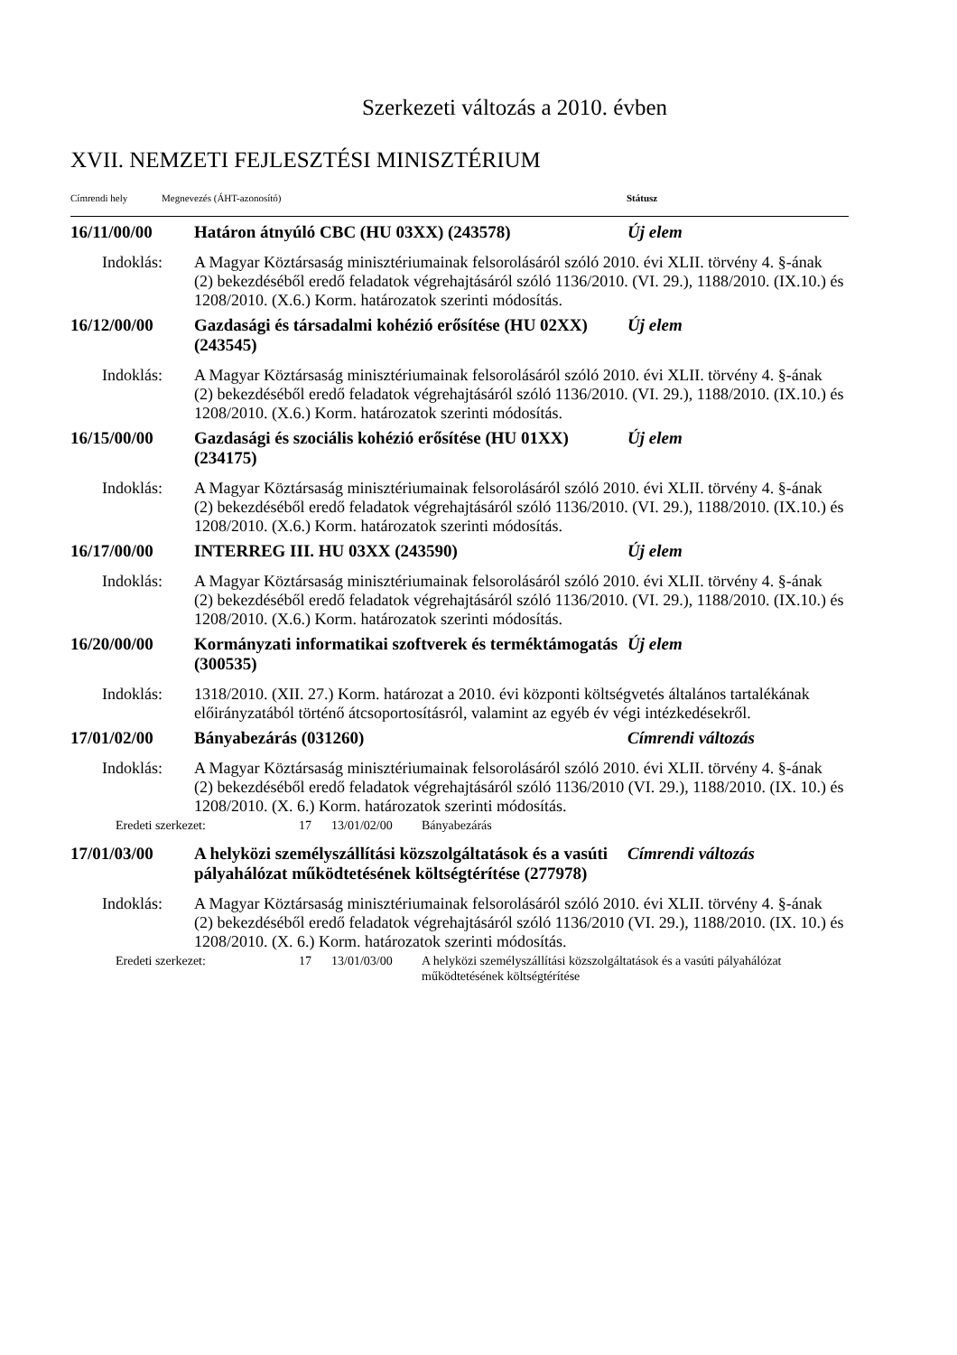Szerkezeti változás a 2010. évben
XVII. NEMZETI FEJLESZTÉSI MINISZTÉRIUM
Címrendi hely Megnevezés (ÁHT-azonosító) Státusz
16/11/00/00 Határon átnyúló CBC (HU 03XX) (243578) Új elem
Indoklás: A Magyar Köztársaság minisztériumainak felsorolásáról szóló 2010. évi XLII. törvény 4. §-ának (2) bekezdéséből eredő feladatok végrehajtásáról szóló 1136/2010. (VI. 29.), 1188/2010. (IX.10.) és 1208/2010. (X.6.) Korm. határozatok szerinti módosítás.
16/12/00/00 Gazdasági és társadalmi kohézió erősítése (HU 02XX) (243545) Új elem
Indoklás: A Magyar Köztársaság minisztériumainak felsorolásáról szóló 2010. évi XLII. törvény 4. §-ának (2) bekezdéséből eredő feladatok végrehajtásáról szóló 1136/2010. (VI. 29.), 1188/2010. (IX.10.) és 1208/2010. (X.6.) Korm. határozatok szerinti módosítás.
16/15/00/00 Gazdasági és szociális kohézió erősítése (HU 01XX) (234175) Új elem
Indoklás: A Magyar Köztársaság minisztériumainak felsorolásáról szóló 2010. évi XLII. törvény 4. §-ának (2) bekezdéséből eredő feladatok végrehajtásáról szóló 1136/2010. (VI. 29.), 1188/2010. (IX.10.) és 1208/2010. (X.6.) Korm. határozatok szerinti módosítás.
16/17/00/00 INTERREG III. HU 03XX (243590) Új elem
Indoklás: A Magyar Köztársaság minisztériumainak felsorolásáról szóló 2010. évi XLII. törvény 4. §-ának (2) bekezdéséből eredő feladatok végrehajtásáról szóló 1136/2010. (VI. 29.), 1188/2010. (IX.10.) és 1208/2010. (X.6.) Korm. határozatok szerinti módosítás.
16/20/00/00 Kormányzati informatikai szoftverek és terméktámogatás (300535) Új elem
Indoklás: 1318/2010. (XII. 27.) Korm. határozat a 2010. évi központi költségvetés általános tartalékának előirányzatából történő átcsoportosításról, valamint az egyéb év végi intézkedésekről.
17/01/02/00 Bányabezárás (031260) Címrendi változás
Indoklás: A Magyar Köztársaság minisztériumainak felsorolásáról szóló 2010. évi XLII. törvény 4. §-ának (2) bekezdéséből eredő feladatok végrehajtásáról szóló 1136/2010 (VI. 29.), 1188/2010. (IX. 10.) és 1208/2010. (X. 6.) Korm. határozatok szerinti módosítás.
Eredeti szerkezet: 17 13/01/02/00 Bányabezárás
17/01/03/00 A helyközi személyszállítási közszolgáltatások és a vasúti pályahálózat működtetésének költségtérítése (277978) Címrendi változás
Indoklás: A Magyar Köztársaság minisztériumainak felsorolásáról szóló 2010. évi XLII. törvény 4. §-ának (2) bekezdéséből eredő feladatok végrehajtásáról szóló 1136/2010 (VI. 29.), 1188/2010. (IX. 10.) és 1208/2010. (X. 6.) Korm. határozatok szerinti módosítás.
Eredeti szerkezet: 17 13/01/03/00 A helyközi személyszállítási közszolgáltatások és a vasúti pályahálózat működtetésének költségtérítése